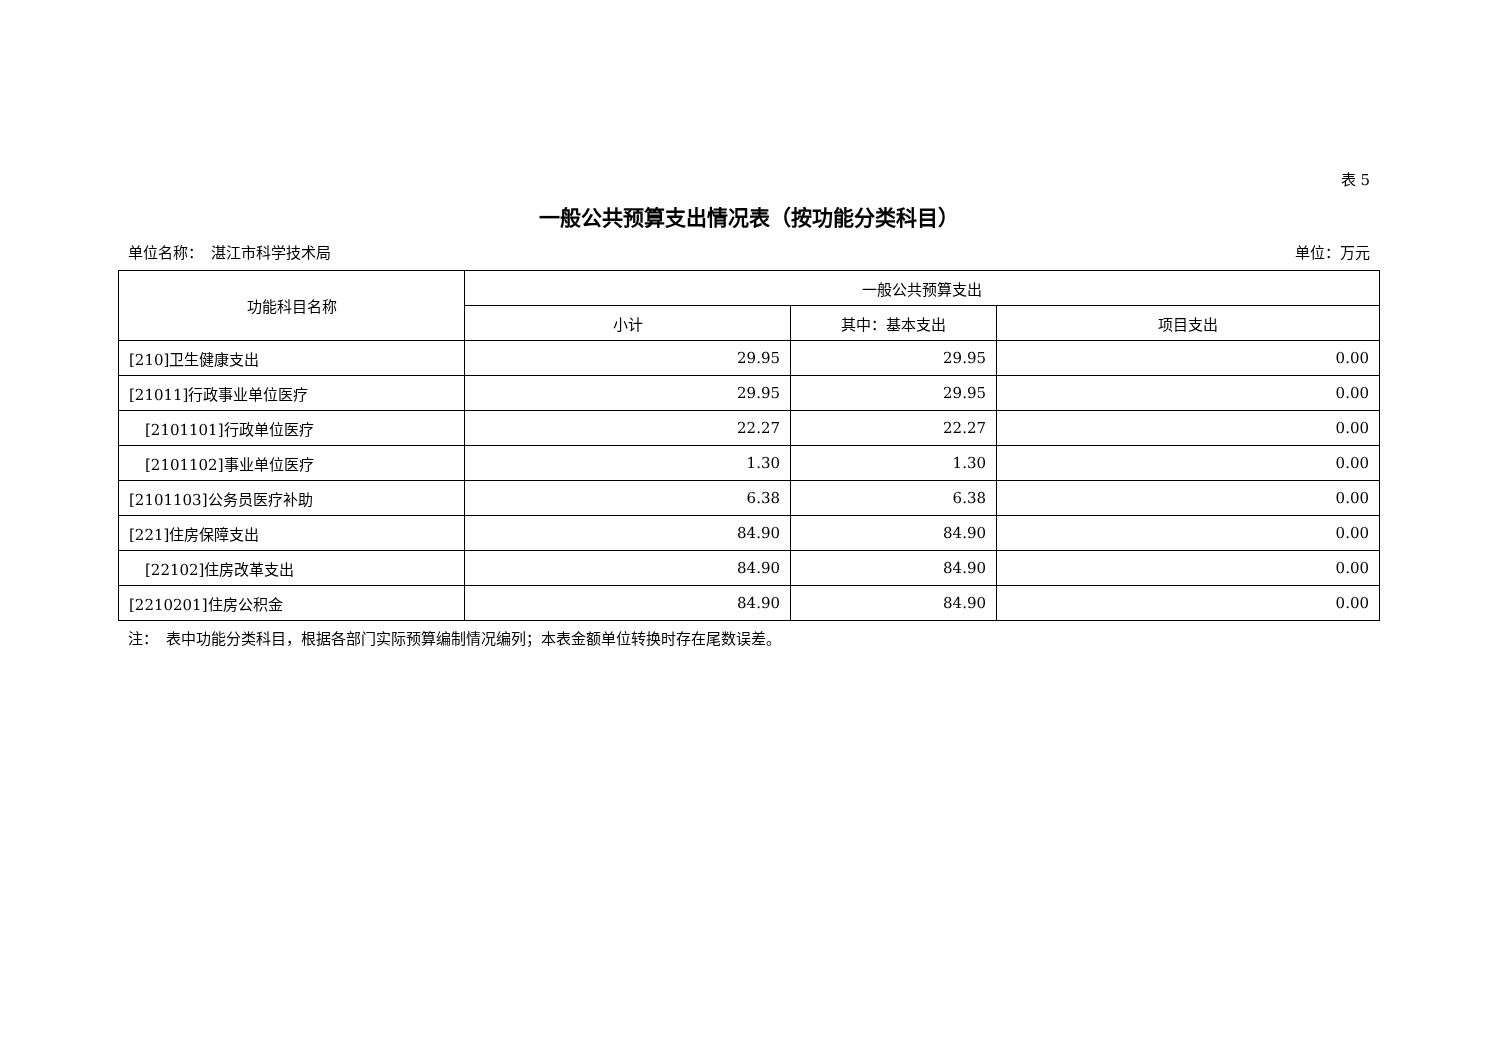表 5
一般公共预算支出情况表（按功能分类科目）
单位名称：　湛江市科学技术局 单位：万元
| 功能科目名称 | 一般公共预算支出 | | |
| --- | --- | --- | --- |
| | 小计 | 其中：基本支出 | 项目支出 |
| [210]卫生健康支出 | 29.95 | 29.95 | 0.00 |
| [21011]行政事业单位医疗 | 29.95 | 29.95 | 0.00 |
| [2101101]行政单位医疗 | 22.27 | 22.27 | 0.00 |
| [2101102]事业单位医疗 | 1.30 | 1.30 | 0.00 |
| [2101103]公务员医疗补助 | 6.38 | 6.38 | 0.00 |
| [221]住房保障支出 | 84.90 | 84.90 | 0.00 |
| [22102]住房改革支出 | 84.90 | 84.90 | 0.00 |
| [2210201]住房公积金 | 84.90 | 84.90 | 0.00 |
注：　表中功能分类科目，根据各部门实际预算编制情况编列；本表金额单位转换时存在尾数误差。